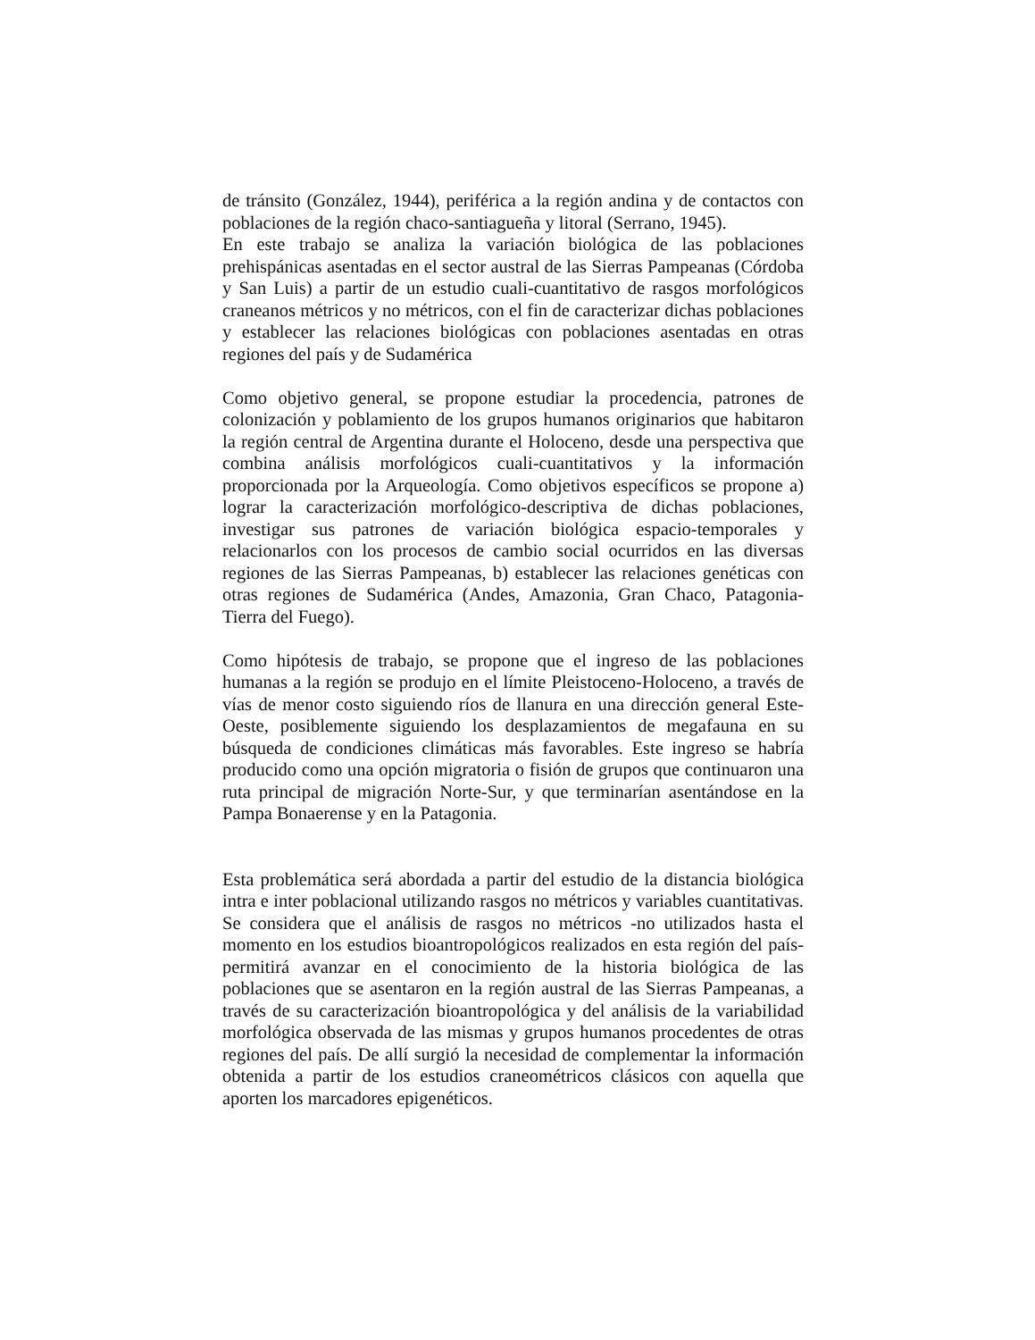de tránsito (González, 1944), periférica a la región andina y de contactos con poblaciones de la región chaco-santiagueña y litoral (Serrano, 1945).
En este trabajo se analiza la variación biológica de las poblaciones prehispánicas asentadas en el sector austral de las Sierras Pampeanas (Córdoba y San Luis) a partir de un estudio cuali-cuantitativo de rasgos morfológicos craneanos métricos y no métricos, con el fin de caracterizar dichas poblaciones y establecer las relaciones biológicas con poblaciones asentadas en otras regiones del país y de Sudamérica
Como objetivo general, se propone estudiar la procedencia, patrones de colonización y poblamiento de los grupos humanos originarios que habitaron la región central de Argentina durante el Holoceno, desde una perspectiva que combina análisis morfológicos cuali-cuantitativos y la información proporcionada por la Arqueología. Como objetivos específicos se propone a) lograr la caracterización morfológico-descriptiva de dichas poblaciones, investigar sus patrones de variación biológica espacio-temporales y relacionarlos con los procesos de cambio social ocurridos en las diversas regiones de las Sierras Pampeanas, b) establecer las relaciones genéticas con otras regiones de Sudamérica (Andes, Amazonia, Gran Chaco, Patagonia-Tierra del Fuego).
Como hipótesis de trabajo, se propone que el ingreso de las poblaciones humanas a la región se produjo en el límite Pleistoceno-Holoceno, a través de vías de menor costo siguiendo ríos de llanura en una dirección general Este-Oeste, posiblemente siguiendo los desplazamientos de megafauna en su búsqueda de condiciones climáticas más favorables. Este ingreso se habría producido como una opción migratoria o fisión de grupos que continuaron una ruta principal de migración Norte-Sur, y que terminarían asentándose en la Pampa Bonaerense y en la Patagonia.
Esta problemática será abordada a partir del estudio de la distancia biológica intra e inter poblacional utilizando rasgos no métricos y variables cuantitativas. Se considera que el análisis de rasgos no métricos -no utilizados hasta el momento en los estudios bioantropológicos realizados en esta región del país- permitirá avanzar en el conocimiento de la historia biológica de las poblaciones que se asentaron en la región austral de las Sierras Pampeanas, a través de su caracterización bioantropológica y del análisis de la variabilidad morfológica observada de las mismas y grupos humanos procedentes de otras regiones del país. De allí surgió la necesidad de complementar la información obtenida a partir de los estudios craneométricos clásicos con aquella que aporten los marcadores epigenéticos.